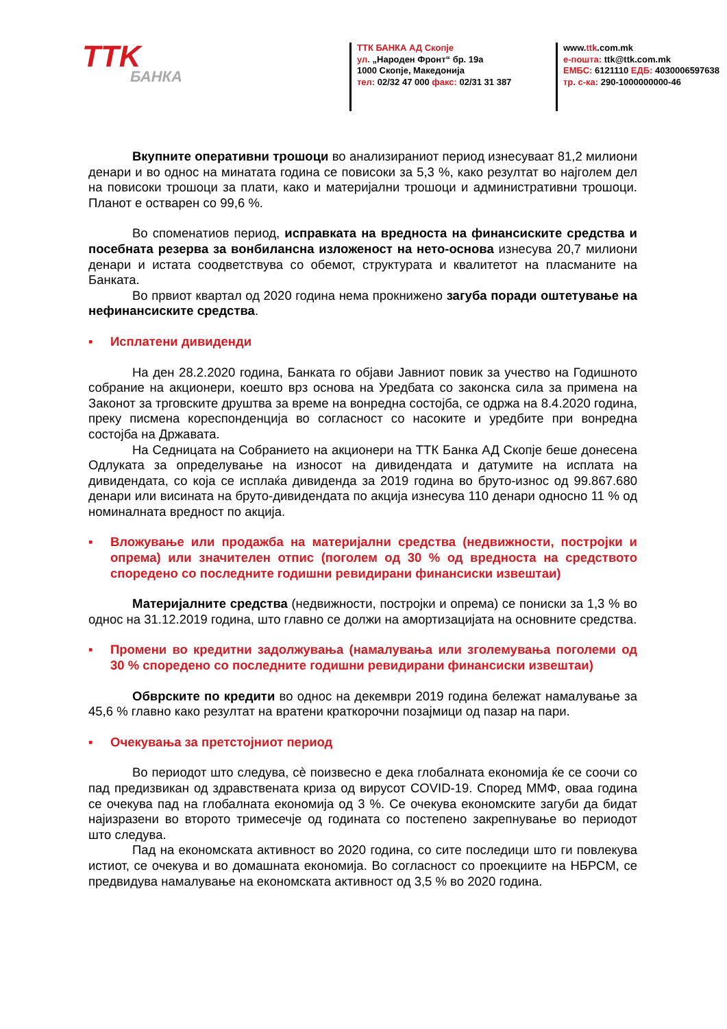TTK
БАНКА
ТТК БАНКА АД Скопје
ул. „Народен Фронт“ бр. 19а
1000 Скопје, Македонија
тел: 02/32 47 000 факс: 02/31 31 387
www.ttk.com.mk
е-пошта: ttk@ttk.com.mk
ЕМБС: 6121110 ЕДБ: 4030006597638
тр. с-ка: 290-1000000000-46
Вкупните оперативни трошоци во анализираниот период изнесуваат 81,2 милиони денари и во однос на минатата година се повисоки за 5,3 %, како резултат во најголем дел на повисоки трошоци за плати, како и материјални трошоци и административни трошоци. Планот е остварен со 99,6 %.
Во споменатиов период, исправката на вредноста на финансиските средства и посебната резерва за вонбилансна изложеност на нето-основа изнесува 20,7 милиони денари и истата соодветствува со обемот, структурата и квалитетот на пласманите на Банката.
Во првиот квартал од 2020 година нема прокнижено загуба поради оштетување на нефинансиските средства.
▪ Исплатени дивиденди
На ден 28.2.2020 година, Банката го објави Јавниот повик за учество на Годишното собрание на акционери, коешто врз основа на Уредбата со законска сила за примена на Законот за трговските друштва за време на вонредна состојба, се одржа на 8.4.2020 година, преку писмена кореспонденција во согласност со насоките и уредбите при вонредна состојба на Државата.
На Седницата на Собранието на акционери на ТТК Банка АД Скопје беше донесена Одлуката за определување на износот на дивидендата и датумите на исплата на дивидендата, со која се исплаќа дивиденда за 2019 година во бруто-износ од 99.867.680 денари или висината на бруто-дивидендата по акција изнесува 110 денари односно 11 % од номиналната вредност по акција.
▪ Вложување или продажба на материјални средства (недвижности, постројки и опрема) или значителен отпис (поголем од 30 % од вредноста на средството споредено со последните годишни ревидирани финансиски извештаи)
Материјалните средства (недвижности, постројки и опрема) се пониски за 1,3 % во однос на 31.12.2019 година, што главно се должи на амортизацијата на основните средства.
▪ Промени во кредитни задолжувања (намалувања или зголемувања поголеми од 30 % споредено со последните годишни ревидирани финансиски извештаи)
Обврските по кредити во однос на декември 2019 година бележат намалување за 45,6 % главно како резултат на вратени краткорочни позајмици од пазар на пари.
▪ Очекувања за претстојниот период
Во периодот што следува, сè поизвесно е дека глобалната економија ќе се соочи со пад предизвикан од здравствената криза од вирусот COVID-19. Според ММФ, оваа година се очекува пад на глобалната економија од 3 %. Се очекува економските загуби да бидат најизразени во второто тримесечје од годината со постепено закрепнување во периодот што следува.
Пад на економската активност во 2020 година, со сите последици што ги повлекува истиот, се очекува и во домашната економија. Во согласност со проекциите на НБРСМ, се предвидува намалување на економската активност од 3,5 % во 2020 година.